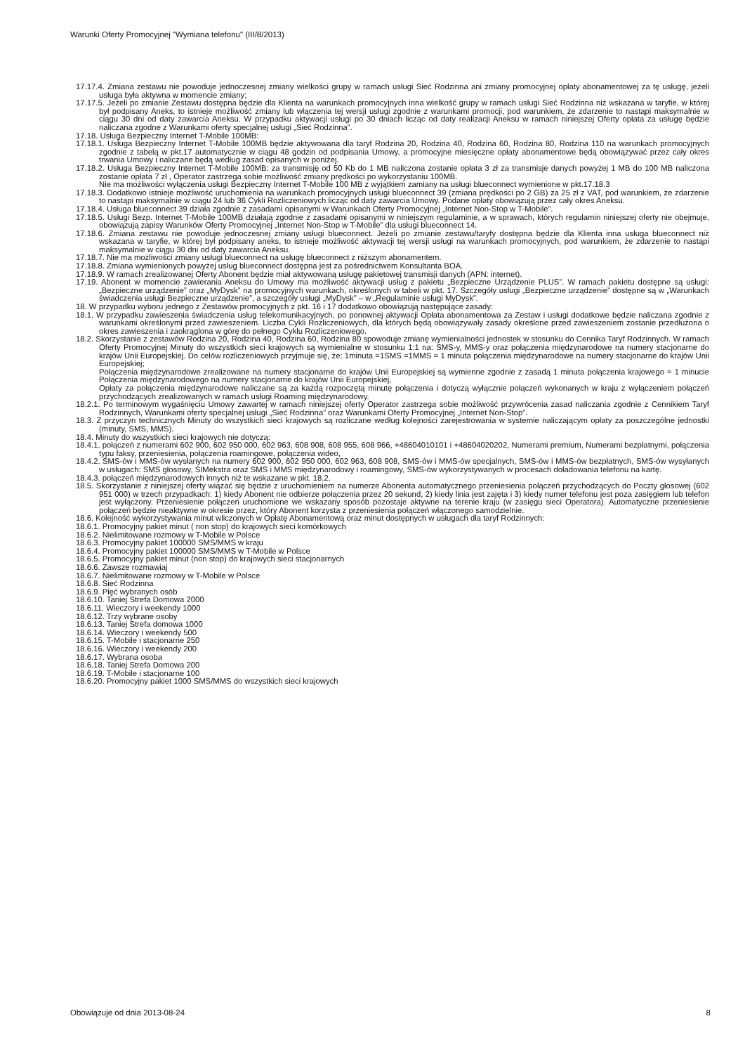Warunki Oferty Promocyjnej "Wymiana telefonu" (III/8/2013)
17.17.4. Zmiana zestawu nie powoduje jednoczesnej zmiany wielkości grupy w ramach usługi Sieć Rodzinna ani zmiany promocyjnej opłaty abonamentowej za tę usługę, jeżeli usługa była aktywna w momencie zmiany;
17.17.5. Jeżeli po zmianie Zestawu dostępna będzie dla Klienta na warunkach promocyjnych inna wielkość grupy w ramach usługi Sieć Rodzinna niż wskazana w taryfie, w której był podpisany Aneks, to istnieje możliwość zmiany lub włączenia tej wersji usługi zgodnie z warunkami promocji, pod warunkiem, że zdarzenie to nastąpi maksymalnie w ciągu 30 dni od daty zawarcia Aneksu. W przypadku aktywacji usługi po 30 dniach licząc od daty realizacji Aneksu w ramach niniejszej Oferty opłata za usługę będzie naliczana zgodne z Warunkami oferty specjalnej usługi „Sieć Rodzinna”.
17.18. Usługa Bezpieczny Internet T-Mobile 100MB:
17.18.1. Usługa Bezpieczny Internet T-Mobile 100MB będzie aktywowana dla taryf Rodzina 20, Rodzina 40, Rodzina 60, Rodzina 80, Rodzina 110 na warunkach promocyjnych zgodnie z tabelą w pkt.17 automatycznie w ciągu 48 godzin od podpisania Umowy, a promocyjne miesięczne opłaty abonamentowe będą obowiązywać przez cały okres trwania Umowy i naliczane będą według zasad opisanych w poniżej.
17.18.2. Usługa Bezpieczny Internet T-Mobile 100MB: za transmisję od 50 Kb do 1 MB naliczona zostanie opłata 3 zł za transmisje danych powyżej 1 MB do 100 MB naliczona zostanie opłata 7 zł , Operator zastrzega sobie możliwość zmiany prędkości po wykorzystaniu 100MB.
Nie ma możliwości wyłączenia usługi Bezpieczny Internet T-Mobile 100 MB z wyjątkiem zamiany na usługi blueconnect wymienione w pkt.17.18.3
17.18.3. Dodatkowo istnieje możliwość uruchomienia na warunkach promocyjnych usługi blueconnect 39 (zmiana prędkości po 2 GB) za 25 zł z VAT, pod warunkiem, że zdarzenie to nastąpi maksymalnie w ciągu 24 lub 36 Cykli Rozliczeniowych licząc od daty zawarcia Umowy. Podane opłaty obowiązują przez cały okres Aneksu.
17.18.4. Usługa blueconnect 39 działa zgodnie z zasadami opisanymi w Warunkach Oferty Promocyjnej „Internet Non-Stop w T-Mobile”.
17.18.5. Usługi Bezp. Internet T-Mobile 100MB działają zgodnie z zasadami opisanymi w niniejszym regulaminie, a w sprawach, których regulamin niniejszej oferty nie obejmuje, obowiązują zapisy Warunków Oferty Promocyjnej „Internet Non-Stop w T-Mobile” dla usługi blueconnect 14.
17.18.6. Zmiana zestawu nie powoduje jednoczesnej zmiany usługi blueconnect. Jeżeli po zmianie zestawu/taryfy dostępna będzie dla Klienta inna usługa blueconnect niż wskazana w taryfie, w której był podpisany aneks, to istnieje możliwość aktywacji tej wersji usługi na warunkach promocyjnych, pod warunkiem, że zdarzenie to nastąpi maksymalnie w ciągu 30 dni od daty zawarcia Aneksu.
17.18.7. Nie ma możliwości zmiany usługi blueconnect na usługę blueconnect z niższym abonamentem.
17.18.8. Zmiana wymienionych powyżej usług blueconnect dostępna jest za pośrednictwem Konsultanta BOA.
17.18.9. W ramach zrealizowanej Oferty Abonent będzie miał aktywowaną usługę pakietowej transmisji danych (APN: internet).
17.19. Abonent w momencie zawierania Aneksu do Umowy ma możliwość aktywacji usług z pakietu „Bezpieczne Urządzenie PLUS”. W ramach pakietu dostępne są usługi: „Bezpieczne urządzenie” oraz „MyDysk” na promocyjnych warunkach, określonych w tabeli w pkt. 17. Szczegóły usługi „Bezpieczne urządzenie” dostępne są w „Warunkach świadczenia usługi Bezpieczne urządzenie”, a szczegóły usługi „MyDysk” – w „Regulaminie usługi MyDysk”.
18. W przypadku wyboru jednego z Zestawów promocyjnych z pkt. 16 i 17 dodatkowo obowiązują następujące zasady:
18.1. W przypadku zawieszenia świadczenia usług telekomunikacyjnych, po ponownej aktywacji Opłata abonamentowa za Zestaw i usługi dodatkowe będzie naliczana zgodnie z warunkami określonymi przed zawieszeniem. Liczba Cykli Rozliczeniowych, dla których będą obowiązywały zasady określone przed zawieszeniem zostanie przedłużona o okres zawieszenia i zaokrąglona w górę do pełnego Cyklu Rozliczeniowego.
18.2. Skorzystanie z zestawów Rodzina 20, Rodzina 40, Rodzina 60, Rodzina 80 spowoduje zmianę wymienialności jednostek w stosunku do Cennika Taryf Rodzinnych. W ramach Oferty Promocyjnej Minuty do wszystkich sieci krajowych są wymienialne w stosunku 1:1 na: SMS-y, MMS-y oraz połączenia międzynarodowe na numery stacjonarne do krajów Unii Europejskiej. Do celów rozliczeniowych przyjmuje się, że: 1minuta =1SMS =1MMS = 1 minuta połączenia międzynarodowe na numery stacjonarne do krajów Unii Europejskiej;
Połączenia międzynarodowe zrealizowane na numery stacjonarne do krajów Unii Europejskiej są wymienne zgodnie z zasadą 1 minuta połączenia krajowego = 1 minucie Połączenia międzynarodowego na numery stacjonarne do krajów Unii Europejskiej,
Opłaty za połączenia międzynarodowe naliczane są za każdą rozpoczętą minutę połączenia i dotyczą wyłącznie połączeń wykonanych w kraju z wyłączeniem połączeń przychodzących zrealizowanych w ramach usługi Roaming międzynarodowy.
18.2.1. Po terminowym wygaśnięciu Umowy zawartej w ramach niniejszej oferty Operator zastrzega sobie możliwość przywrócenia zasad naliczania zgodnie z Cennikiem Taryf Rodzinnych, Warunkami oferty specjalnej usługi „Sieć Rodzinna” oraz Warunkami Oferty Promocyjnej „Internet Non-Stop”.
18.3. Z przyczyn technicznych Minuty do wszystkich sieci krajowych są rozliczane według kolejności zarejestrowania w systemie naliczającym opłaty za poszczególne jednostki (minuty, SMS, MMS).
18.4. Minuty do wszystkich sieci krajowych nie dotyczą:
18.4.1. połączeń z numerami 602 900, 602 950 000, 602 963, 608 908, 608 955, 608 966, +48604010101 i +48604020202, Numerami premium, Numerami bezpłatnymi, połączenia typu faksy, przeniesienia, połączenia roamingowe, połączenia wideo,
18.4.2. SMS-ów i MMS-ów wysłanych na numery 602 900, 602 950 000, 602 963, 608 908, SMS-ów i MMS-ów specjalnych, SMS-ów i MMS-ów bezpłatnych, SMS-ów wysyłanych w usługach: SMS głosowy, SIMekstra oraz SMS i MMS międzynarodowy i roamingowy, SMS-ów wykorzystywanych w procesach doładowania telefonu na kartę.
18.4.3. połączeń międzynarodowych innych niż te wskazane w pkt. 18.2.
18.5. Skorzystanie z niniejszej oferty wiązać się będzie z uruchomieniem na numerze Abonenta automatycznego przeniesienia połączeń przychodzących do Poczty głosowej (602 951 000) w trzech przypadkach: 1) kiedy Abonent nie odbierze połączenia przez 20 sekund, 2) kiedy linia jest zajęta i 3) kiedy numer telefonu jest poza zasięgiem lub telefon jest wyłączony. Przeniesienie połączeń uruchomione we wskazany sposób pozostaje aktywne na terenie kraju (w zasięgu sieci Operatora). Automatyczne przeniesienie połączeń będzie nieaktywne w okresie przez, który Abonent korzysta z przeniesienia połączeń włączonego samodzielnie.
18.6. Kolejność wykorzystywania minut wliczonych w Opłatę Abonamentową oraz minut dostępnych w usługach dla taryf Rodzinnych:
18.6.1. Promocyjny pakiet minut ( non stop) do krajowych sieci komórkowych
18.6.2. Nielimitowane rozmowy w T-Mobile w Polsce
18.6.3. Promocyjny pakiet 100000 SMS/MMS w kraju
18.6.4. Promocyjny pakiet 100000 SMS/MMS w T-Mobile w Polsce
18.6.5. Promocyjny pakiet minut (non stop) do krajowych sieci stacjonarnych
18.6.6. Zawsze rozmawiaj
18.6.7. Nielimitowane rozmowy w T-Mobile w Polsce
18.6.8. Sieć Rodzinna
18.6.9. Pięć wybranych osób
18.6.10. Taniej Strefa Domowa 2000
18.6.11. Wieczory i weekendy 1000
18.6.12. Trzy wybrane osoby
18.6.13. Taniej Strefa domowa 1000
18.6.14. Wieczory i weekendy 500
18.6.15. T-Mobile i stacjonarne 250
18.6.16. Wieczory i weekendy 200
18.6.17. Wybrana osoba
18.6.18. Taniej Strefa Domowa 200
18.6.19. T-Mobile i stacjonarne 100
18.6.20. Promocyjny pakiet 1000 SMS/MMS do wszystkich sieci krajowych
Obowiązuje od dnia 2013-08-24 8